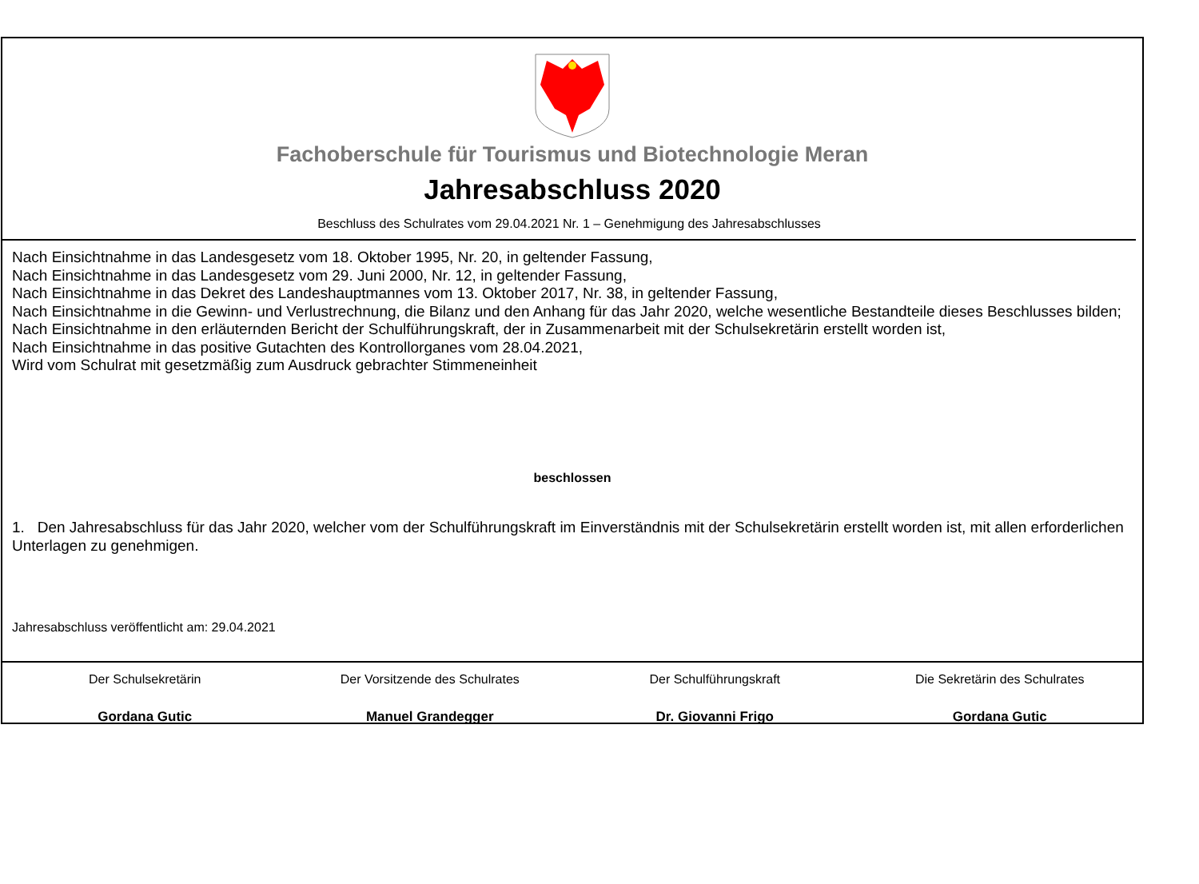Fachoberschule für Tourismus und Biotechnologie Meran
Jahresabschluss 2020
Beschluss des Schulrates vom 29.04.2021 Nr. 1 – Genehmigung des Jahresabschlusses
Nach Einsichtnahme in das Landesgesetz vom 18. Oktober 1995, Nr. 20, in geltender Fassung,
Nach Einsichtnahme in das Landesgesetz vom 29. Juni 2000, Nr. 12, in geltender Fassung,
Nach Einsichtnahme in das Dekret des Landeshauptmannes vom 13. Oktober 2017, Nr. 38, in geltender Fassung,
Nach Einsichtnahme in die Gewinn- und Verlustrechnung, die Bilanz und den Anhang für das Jahr 2020, welche wesentliche Bestandteile dieses Beschlusses bilden;
Nach Einsichtnahme in den erläuternden Bericht der Schulführungskraft, der in Zusammenarbeit mit der Schulsekretärin erstellt worden ist,
Nach Einsichtnahme in das positive Gutachten des Kontrollorganes vom 28.04.2021,
Wird vom Schulrat mit gesetzmäßig zum Ausdruck gebrachter Stimmeneinheit
beschlossen
1. Den Jahresabschluss für das Jahr 2020, welcher vom der Schulführungskraft im Einverständnis mit der Schulsekretärin erstellt worden ist, mit allen erforderlichen Unterlagen zu genehmigen.
Jahresabschluss veröffentlicht am: 29.04.2021
Der Schulsekretärin
Gordana Gutic
Der Vorsitzende des Schulrates
Manuel Grandegger
Der Schulführungskraft
Dr. Giovanni Frigo
Die Sekretärin des Schulrates
Gordana Gutic